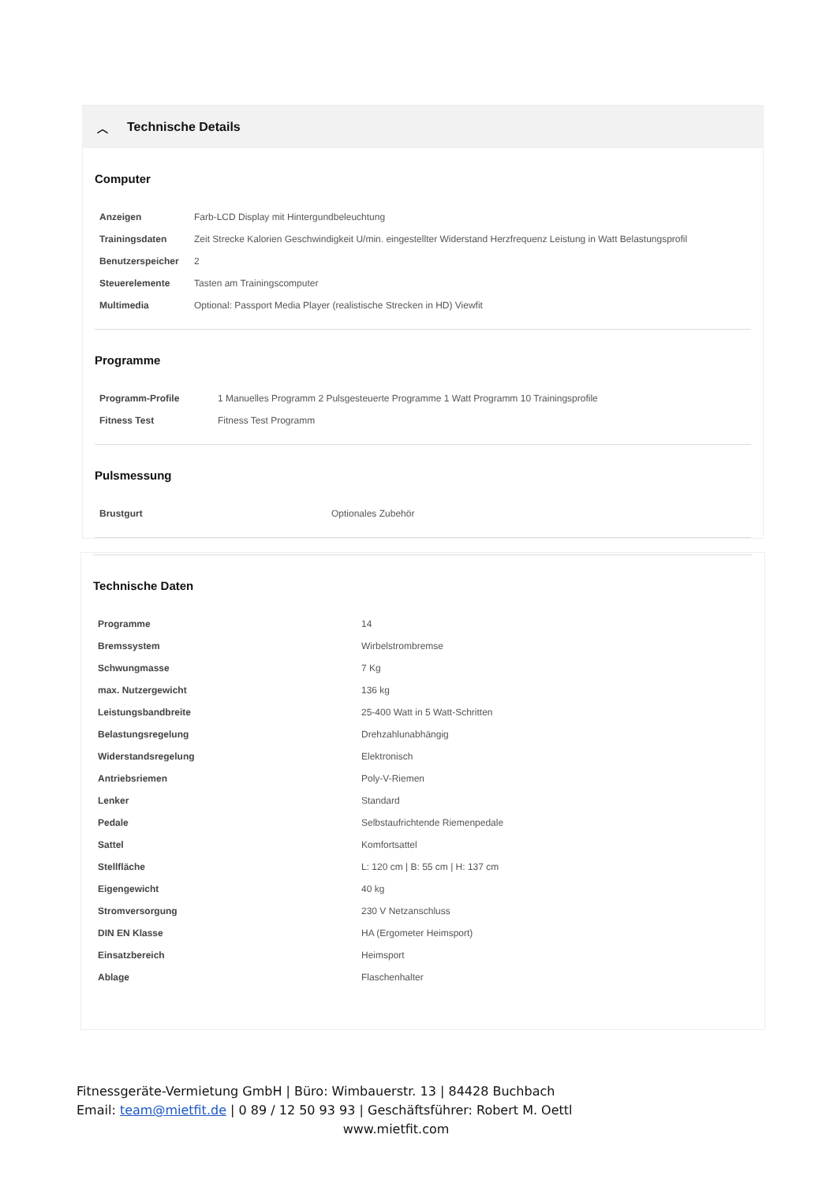︿ Technische Details
Computer
| Anzeigen | Farb-LCD Display mit Hintergundbeleuchtung |
| Trainingsdaten | Zeit Strecke Kalorien Geschwindigkeit U/min. eingestellter Widerstand Herzfrequenz Leistung in Watt Belastungsprofil |
| Benutzerspeicher | 2 |
| Steuerelemente | Tasten am Trainingscomputer |
| Multimedia | Optional: Passport Media Player (realistische Strecken in HD) Viewfit |
Programme
| Programm-Profile | 1 Manuelles Programm 2 Pulsgesteuerte Programme 1 Watt Programm 10 Trainingsprofile |
| Fitness Test | Fitness Test Programm |
Pulsmessung
| Brustgurt | Optionales Zubehör |
Technische Daten
| Programme | 14 |
| Bremssystem | Wirbelstrombremse |
| Schwungmasse | 7 Kg |
| max. Nutzergewicht | 136 kg |
| Leistungsbandbreite | 25-400 Watt in 5 Watt-Schritten |
| Belastungsregelung | Drehzahlunabhängig |
| Widerstandsregelung | Elektronisch |
| Antriebsriemen | Poly-V-Riemen |
| Lenker | Standard |
| Pedale | Selbstaufrichtende Riemenpedale |
| Sattel | Komfortsattel |
| Stellfläche | L: 120 cm / B: 55 cm / H: 137 cm |
| Eigengewicht | 40 kg |
| Stromversorgung | 230 V Netzanschluss |
| DIN EN Klasse | HA (Ergometer Heimsport) |
| Einsatzbereich | Heimsport |
| Ablage | Flaschenhalter |
Fitnessgeräte-Vermietung GmbH | Büro: Wimbauerstr. 13 | 84428 Buchbach
Email: team@mietfit.de | 0 89 / 12 50 93 93 | Geschäftsführer: Robert M. Oettl
www.mietfit.com